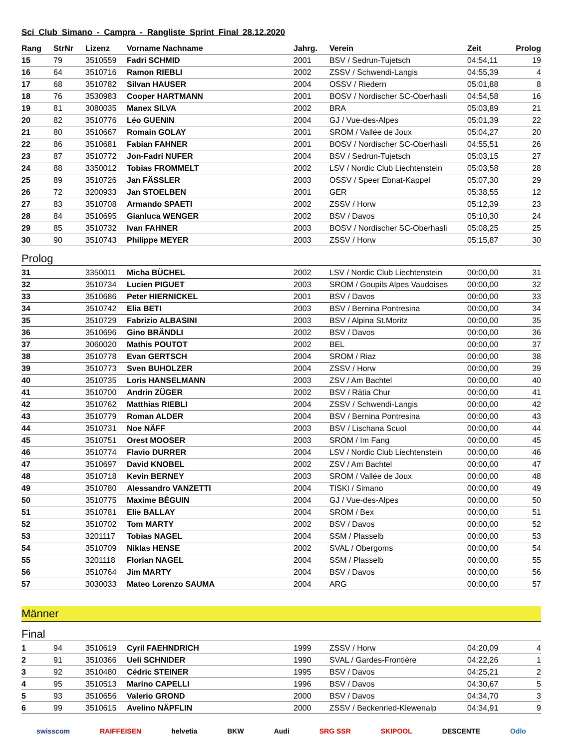Sci Club Simano - Campra - Rangliste Sprint Final 28.12.2020
| Rang | StrNr | Lizenz | Vorname Nachname | Jahrg. | Verein | Zeit | Prolog |
| --- | --- | --- | --- | --- | --- | --- | --- |
| 15 | 79 | 3510559 | Fadri SCHMID | 2001 | BSV / Sedrun-Tujetsch | 04:54,11 | 19 |
| 16 | 64 | 3510716 | Ramon RIEBLI | 2002 | ZSSV / Schwendi-Langis | 04:55,39 | 4 |
| 17 | 68 | 3510782 | Silvan HAUSER | 2004 | OSSV / Riedern | 05:01,88 | 8 |
| 18 | 76 | 3530983 | Cooper HARTMANN | 2001 | BOSV / Nordischer SC-Oberhasli | 04:54,58 | 16 |
| 19 | 81 | 3080035 | Manex SILVA | 2002 | BRA | 05:03,89 | 21 |
| 20 | 82 | 3510776 | Léo GUENIN | 2004 | GJ / Vue-des-Alpes | 05:01,39 | 22 |
| 21 | 80 | 3510667 | Romain GOLAY | 2001 | SROM / Vallée de Joux | 05:04,27 | 20 |
| 22 | 86 | 3510681 | Fabian FAHNER | 2001 | BOSV / Nordischer SC-Oberhasli | 04:55,51 | 26 |
| 23 | 87 | 3510772 | Jon-Fadri NUFER | 2004 | BSV / Sedrun-Tujetsch | 05:03,15 | 27 |
| 24 | 88 | 3350012 | Tobias FROMMELT | 2002 | LSV / Nordic Club Liechtenstein | 05:03,58 | 28 |
| 25 | 89 | 3510726 | Jan FÄSSLER | 2003 | OSSV / Speer Ebnat-Kappel | 05:07,30 | 29 |
| 26 | 72 | 3200933 | Jan STOELBEN | 2001 | GER | 05:38,55 | 12 |
| 27 | 83 | 3510708 | Armando SPAETI | 2002 | ZSSV / Horw | 05:12,39 | 23 |
| 28 | 84 | 3510695 | Gianluca WENGER | 2002 | BSV / Davos | 05:10,30 | 24 |
| 29 | 85 | 3510732 | Ivan FAHNER | 2003 | BOSV / Nordischer SC-Oberhasli | 05:08,25 | 25 |
| 30 | 90 | 3510743 | Philippe MEYER | 2003 | ZSSV / Horw | 05:15,87 | 30 |
Prolog
| 31 | | 3350011 | Micha BÜCHEL | 2002 | LSV / Nordic Club Liechtenstein | 00:00,00 | 31 |
| 32 | | 3510734 | Lucien PIGUET | 2003 | SROM / Goupils Alpes Vaudoises | 00:00,00 | 32 |
| 33 | | 3510686 | Peter HIERNICKEL | 2001 | BSV / Davos | 00:00,00 | 33 |
| 34 | | 3510742 | Elia BETI | 2003 | BSV / Bernina Pontresina | 00:00,00 | 34 |
| 35 | | 3510729 | Fabrizio ALBASINI | 2003 | BSV / Alpina St.Moritz | 00:00,00 | 35 |
| 36 | | 3510696 | Gino BRÄNDLI | 2002 | BSV / Davos | 00:00,00 | 36 |
| 37 | | 3060020 | Mathis POUTOT | 2002 | BEL | 00:00,00 | 37 |
| 38 | | 3510778 | Evan GERTSCH | 2004 | SROM / Riaz | 00:00,00 | 38 |
| 39 | | 3510773 | Sven BUHOLZER | 2004 | ZSSV / Horw | 00:00,00 | 39 |
| 40 | | 3510735 | Loris HANSELMANN | 2003 | ZSV / Am Bachtel | 00:00,00 | 40 |
| 41 | | 3510700 | Andrin ZÜGER | 2002 | BSV / Rätia Chur | 00:00,00 | 41 |
| 42 | | 3510762 | Matthias RIEBLI | 2004 | ZSSV / Schwendi-Langis | 00:00,00 | 42 |
| 43 | | 3510779 | Roman ALDER | 2004 | BSV / Bernina Pontresina | 00:00,00 | 43 |
| 44 | | 3510731 | Noe NÄFF | 2003 | BSV / Lischana Scuol | 00:00,00 | 44 |
| 45 | | 3510751 | Orest MOOSER | 2003 | SROM / Im Fang | 00:00,00 | 45 |
| 46 | | 3510774 | Flavio DURRER | 2004 | LSV / Nordic Club Liechtenstein | 00:00,00 | 46 |
| 47 | | 3510697 | David KNOBEL | 2002 | ZSV / Am Bachtel | 00:00,00 | 47 |
| 48 | | 3510718 | Kevin BERNEY | 2003 | SROM / Vallée de Joux | 00:00,00 | 48 |
| 49 | | 3510780 | Alessandro VANZETTI | 2004 | TISKI / Simano | 00:00,00 | 49 |
| 50 | | 3510775 | Maxime BÉGUIN | 2004 | GJ / Vue-des-Alpes | 00:00,00 | 50 |
| 51 | | 3510781 | Elie BALLAY | 2004 | SROM / Bex | 00:00,00 | 51 |
| 52 | | 3510702 | Tom MARTY | 2002 | BSV / Davos | 00:00,00 | 52 |
| 53 | | 3201117 | Tobias NAGEL | 2004 | SSM / Plasselb | 00:00,00 | 53 |
| 54 | | 3510709 | Niklas HENSE | 2002 | SVAL / Obergoms | 00:00,00 | 54 |
| 55 | | 3201118 | Florian NAGEL | 2004 | SSM / Plasselb | 00:00,00 | 55 |
| 56 | | 3510764 | Jim MARTY | 2004 | BSV / Davos | 00:00,00 | 56 |
| 57 | | 3030033 | Mateo Lorenzo SAUMA | 2004 | ARG | 00:00,00 | 57 |
Männer
Final
| 1 | 94 | 3510619 | Cyril FAEHNDRICH | 1999 | ZSSV / Horw | 04:20,09 | 4 |
| 2 | 91 | 3510366 | Ueli SCHNIDER | 1990 | SVAL / Gardes-Frontière | 04:22,26 | 1 |
| 3 | 92 | 3510480 | Cédric STEINER | 1995 | BSV / Davos | 04:25,21 | 2 |
| 4 | 95 | 3510513 | Marino CAPELLI | 1996 | BSV / Davos | 04:30,67 | 5 |
| 5 | 93 | 3510656 | Valerio GROND | 2000 | BSV / Davos | 04:34,70 | 3 |
| 6 | 99 | 3510615 | Avelino NÄPFLIN | 2000 | ZSSV / Beckenried-Klewenalp | 04:34,91 | 9 |
swisscom RAIFFEISEN helvetia BKW Audi SRG SSR SKIPOOL DESCENTE Odlo